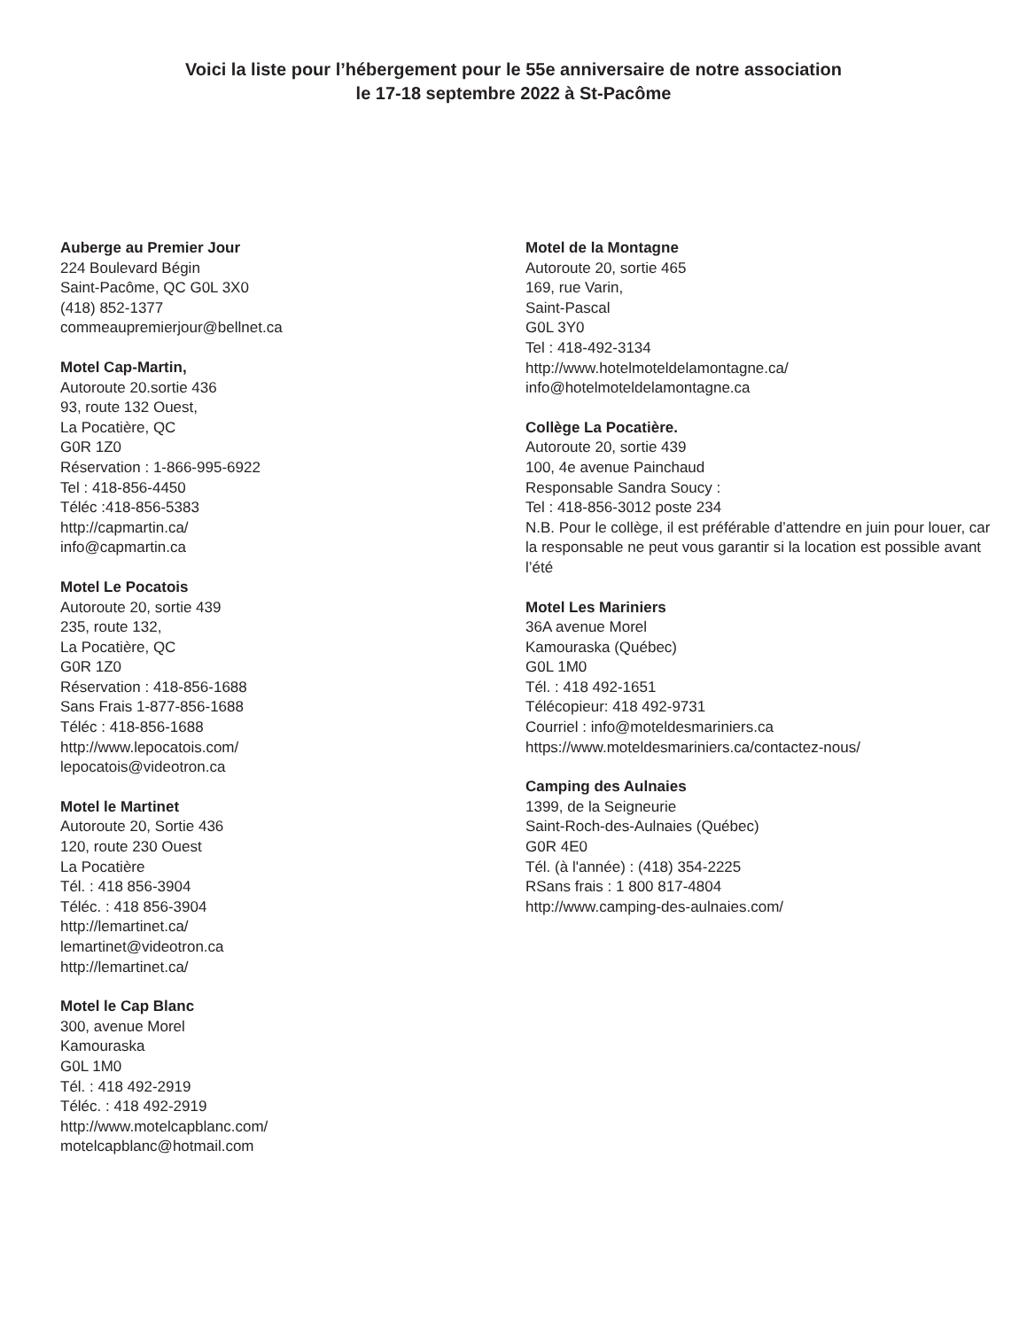Voici la liste pour l’hébergement pour le 55e anniversaire de notre association
le 17-18 septembre 2022 à St-Pacôme
Auberge au Premier Jour
224 Boulevard Bégin
Saint-Pacôme, QC G0L 3X0
(418) 852-1377
commeaupremierjour@bellnet.ca
Motel Cap-Martin,
Autoroute 20.sortie 436
93, route 132 Ouest,
La Pocatière, QC
G0R 1Z0
Réservation : 1-866-995-6922
Tel : 418-856-4450
Téléc :418-856-5383
http://capmartin.ca/
info@capmartin.ca
Motel Le Pocatois
Autoroute 20, sortie 439
235, route 132,
La Pocatière, QC
G0R 1Z0
Réservation : 418-856-1688
Sans Frais 1-877-856-1688
Téléc : 418-856-1688
http://www.lepocatois.com/
lepocatois@videotron.ca
Motel le Martinet
Autoroute 20, Sortie 436
120, route 230 Ouest
La Pocatière
Tél. : 418 856-3904
Téléc. : 418 856-3904
http://lemartinet.ca/
lemartinet@videotron.ca
http://lemartinet.ca/
Motel le Cap Blanc
300, avenue Morel
Kamouraska
G0L 1M0
Tél. : 418 492-2919
Téléc. : 418 492-2919
http://www.motelcapblanc.com/
motelcapblanc@hotmail.com
Motel de la Montagne
Autoroute 20, sortie 465
169, rue Varin,
Saint-Pascal
G0L 3Y0
Tel : 418-492-3134
http://www.hotelmoteldelamontagne.ca/
info@hotelmoteldelamontagne.ca
Collège La Pocatière.
Autoroute 20, sortie 439
100, 4e avenue Painchaud
Responsable Sandra Soucy :
Tel : 418-856-3012 poste 234
N.B. Pour le collège, il est préférable d’attendre en juin pour louer, car la responsable ne peut vous garantir si la location est possible avant l’été
Motel Les Mariniers
36A avenue Morel
Kamouraska (Québec)
G0L 1M0
Tél. : 418 492-1651
Télécopieur: 418 492-9731
Courriel : info@moteldesmariniers.ca
https://www.moteldesmariniers.ca/contactez-nous/
Camping des Aulnaies
1399, de la Seigneurie
Saint-Roch-des-Aulnaies (Québec)
G0R 4E0
Tél. (à l'année) : (418) 354-2225
RSans frais : 1 800 817-4804
http://www.camping-des-aulnaies.com/